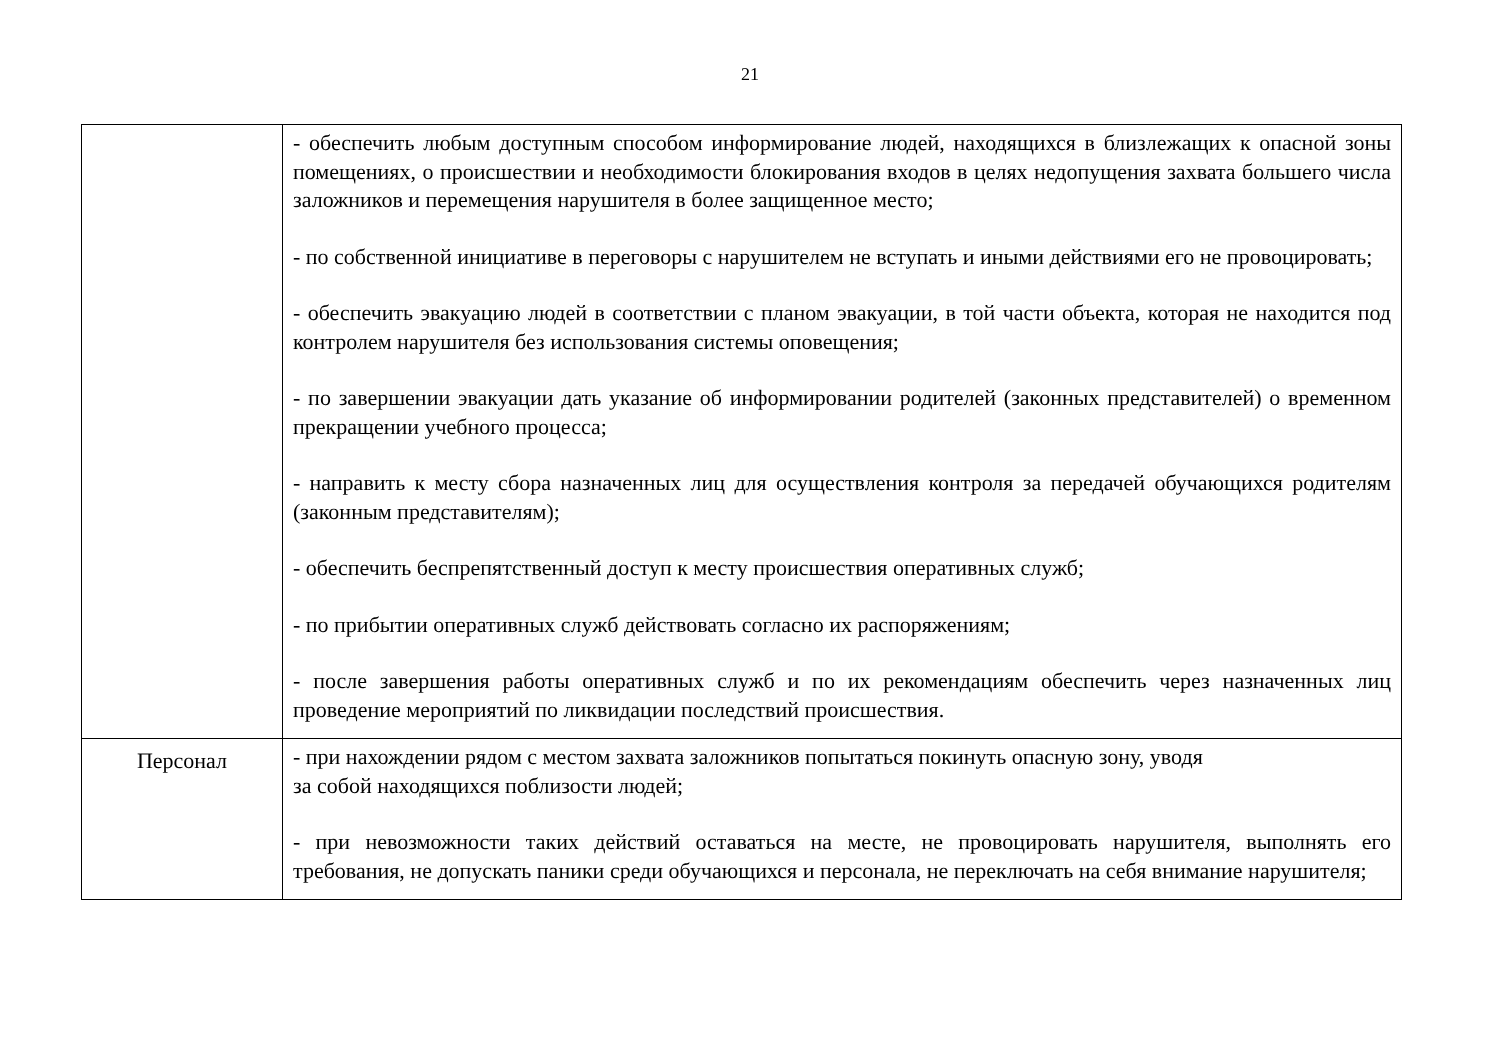21
| | - обеспечить любым доступным способом информирование людей, находящихся в близлежащих к опасной зоны помещениях, о происшествии и необходимости блокирования входов в целях недопущения захвата большего числа заложников и перемещения нарушителя в более защищенное место; - по собственной инициативе в переговоры с нарушителем не вступать и иными действиями его не провоцировать; - обеспечить эвакуацию людей в соответствии с планом эвакуации, в той части объекта, которая не находится под контролем нарушителя без использования системы оповещения; - по завершении эвакуации дать указание об информировании родителей (законных представителей) о временном прекращении учебного процесса; - направить к месту сбора назначенных лиц для осуществления контроля за передачей обучающихся родителям (законным представителям); - обеспечить беспрепятственный доступ к месту происшествия оперативных служб; - по прибытии оперативных служб действовать согласно их распоряжениям; - после завершения работы оперативных служб и по их рекомендациям обеспечить через назначенных лиц проведение мероприятий по ликвидации последствий происшествия. |
| Персонал | - при нахождении рядом с местом захвата заложников попытаться покинуть опасную зону, уводя за собой находящихся поблизости людей; - при невозможности таких действий оставаться на месте, не провоцировать нарушителя, выполнять его требования, не допускать паники среди обучающихся и персонала, не переключать на себя внимание нарушителя; |